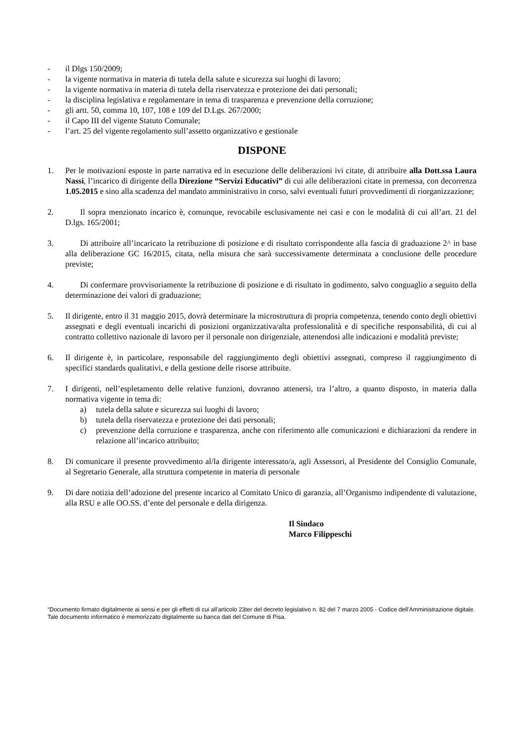- il Dlgs 150/2009;
- la vigente normativa in materia di tutela della salute e sicurezza sui luoghi di lavoro;
- la vigente normativa in materia di tutela della riservatezza e protezione dei dati personali;
- la disciplina legislativa e regolamentare in tema di trasparenza e prevenzione della corruzione;
- gli artt. 50, comma 10, 107, 108 e 109 del D.Lgs. 267/2000;
- il Capo III del vigente Statuto Comunale;
- l’art. 25 del vigente regolamento sull’assetto organizzativo e gestionale
DISPONE
1. Per le motivazioni esposte in parte narrativa ed in esecuzione delle deliberazioni ivi citate, di attribuire alla Dott.ssa Laura Nassi, l’incarico di dirigente della Direzione “Servizi Educativi” di cui alle deliberazioni citate in premessa, con decorrenza 1.05.2015 e sino alla scadenza del mandato amministrativo in corso, salvi eventuali futuri provvedimenti di riorganizzazione;
2. Il sopra menzionato incarico è, comunque, revocabile esclusivamente nei casi e con le modalità di cui all’art. 21 del D.lgs. 165/2001;
3. Di attribuire all’incaricato la retribuzione di posizione e di risultato corrispondente alla fascia di graduazione 2^ in base alla deliberazione GC 16/2015, citata, nella misura che sarà successivamente determinata a conclusione delle procedure previste;
4. Di confermare provvisoriamente la retribuzione di posizione e di risultato in godimento, salvo conguaglio a seguito della determinazione dei valori di graduazione;
5. Il dirigente, entro il 31 maggio 2015, dovrà determinare la microstruttura di propria competenza, tenendo conto degli obiettivi assegnati e degli eventuali incarichi di posizioni organizzativa/alta professionalità e di specifiche responsabilità, di cui al contratto collettivo nazionale di lavoro per il personale non dirigenziale, attenendosi alle indicazioni e modalità previste;
6. Il dirigente è, in particolare, responsabile del raggiungimento degli obiettivi assegnati, compreso il raggiungimento di specifici standards qualitativi, e della gestione delle risorse attribuite.
7. I dirigenti, nell’espletamento delle relative funzioni, dovranno attenersi, tra l’altro, a quanto disposto, in materia dalla normativa vigente in tema di:
a) tutela della salute e sicurezza sui luoghi di lavoro;
b) tutela della riservatezza e protezione dei dati personali;
c) prevenzione della corruzione e trasparenza, anche con riferimento alle comunicazioni e dichiarazioni da rendere in relazione all’incarico attribuito;
8. Di comunicare il presente provvedimento al/la dirigente interessato/a, agli Assessori, al Presidente del Consiglio Comunale, al Segretario Generale, alla struttura competente in materia di personale
9. Di dare notizia dell’adozione del presente incarico al Comitato Unico di garanzia, all’Organismo indipendente di valutazione, alla RSU e alle OO.SS. d’ente del personale e della dirigenza.
Il Sindaco
Marco Filippeschi
“Documento firmato digitalmente ai sensi e per gli effetti di cui all'articolo 23ter del decreto legislativo n. 82 del 7 marzo 2005 - Codice dell'Amministrazione digitale. Tale documento informatico è memorizzato digitalmente su banca dati del Comune di Pisa.